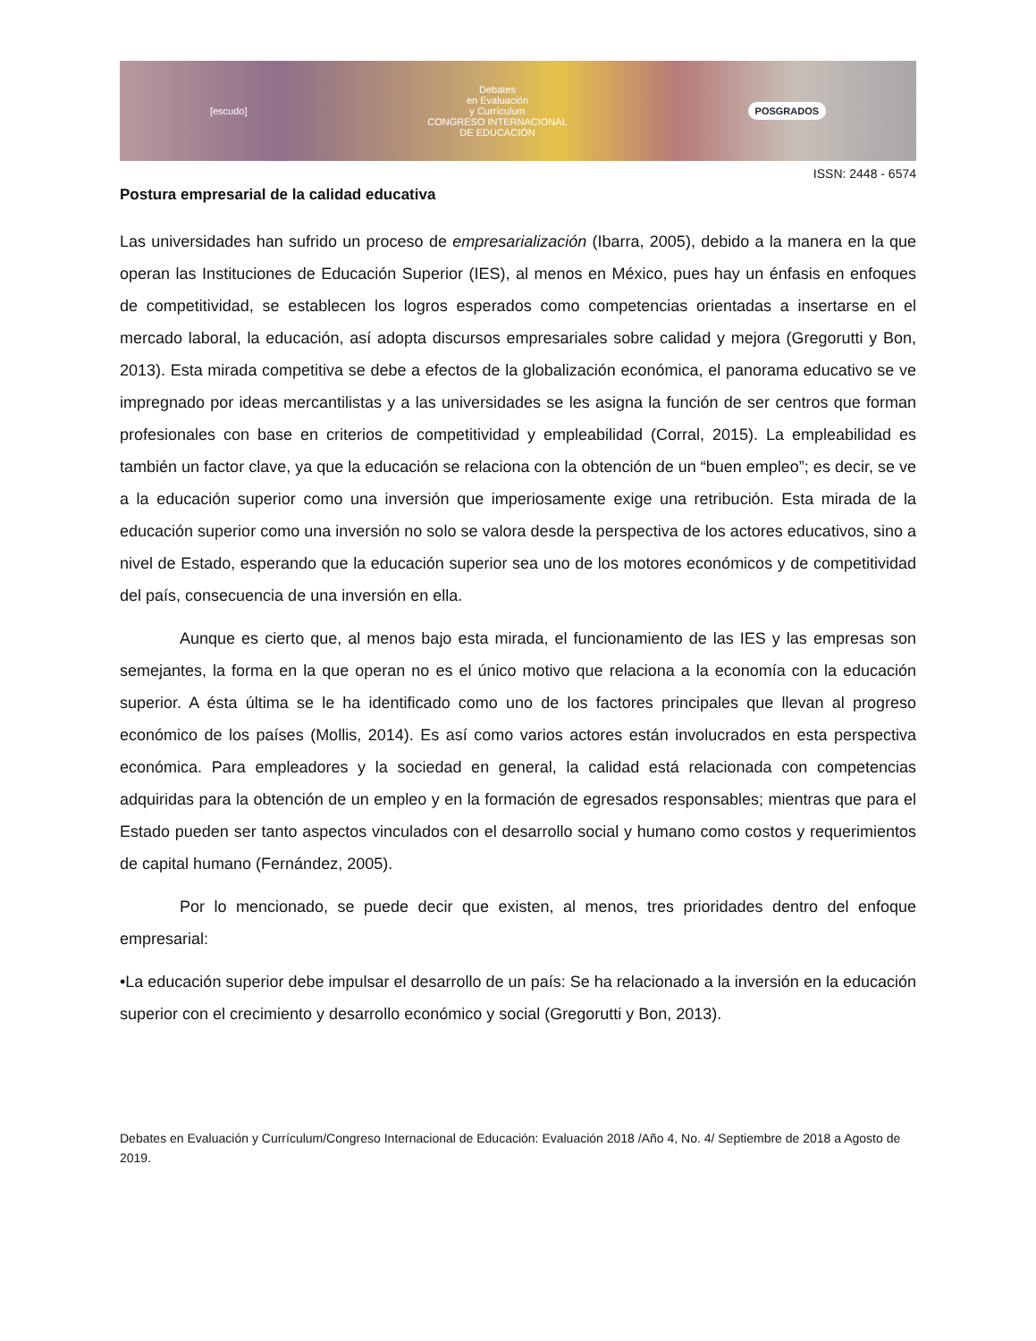[escudo]
Debates
en Evaluación
y Currículum
CONGRESO INTERNACIONAL
DE EDUCACIÓN
POSGRADOS
ISSN: 2448 - 6574
Postura empresarial de la calidad educativa
Las universidades han sufrido un proceso de empresarialización (Ibarra, 2005), debido a la manera en la que operan las Instituciones de Educación Superior (IES), al menos en México, pues hay un énfasis en enfoques de competitividad, se establecen los logros esperados como competencias orientadas a insertarse en el mercado laboral, la educación, así adopta discursos empresariales sobre calidad y mejora (Gregorutti y Bon, 2013). Esta mirada competitiva se debe a efectos de la globalización económica, el panorama educativo se ve impregnado por ideas mercantilistas y a las universidades se les asigna la función de ser centros que forman profesionales con base en criterios de competitividad y empleabilidad (Corral, 2015). La empleabilidad es también un factor clave, ya que la educación se relaciona con la obtención de un “buen empleo”; es decir, se ve a la educación superior como una inversión que imperiosamente exige una retribución. Esta mirada de la educación superior como una inversión no solo se valora desde la perspectiva de los actores educativos, sino a nivel de Estado, esperando que la educación superior sea uno de los motores económicos y de competitividad del país, consecuencia de una inversión en ella.
Aunque es cierto que, al menos bajo esta mirada, el funcionamiento de las IES y las empresas son semejantes, la forma en la que operan no es el único motivo que relaciona a la economía con la educación superior. A ésta última se le ha identificado como uno de los factores principales que llevan al progreso económico de los países (Mollis, 2014). Es así como varios actores están involucrados en esta perspectiva económica. Para empleadores y la sociedad en general, la calidad está relacionada con competencias adquiridas para la obtención de un empleo y en la formación de egresados responsables; mientras que para el Estado pueden ser tanto aspectos vinculados con el desarrollo social y humano como costos y requerimientos de capital humano (Fernández, 2005).
Por lo mencionado, se puede decir que existen, al menos, tres prioridades dentro del enfoque empresarial:
•La educación superior debe impulsar el desarrollo de un país: Se ha relacionado a la inversión en la educación superior con el crecimiento y desarrollo económico y social (Gregorutti y Bon, 2013).
Debates en Evaluación y Currículum/Congreso Internacional de Educación: Evaluación 2018 /Año 4, No. 4/ Septiembre de 2018 a Agosto de 2019.